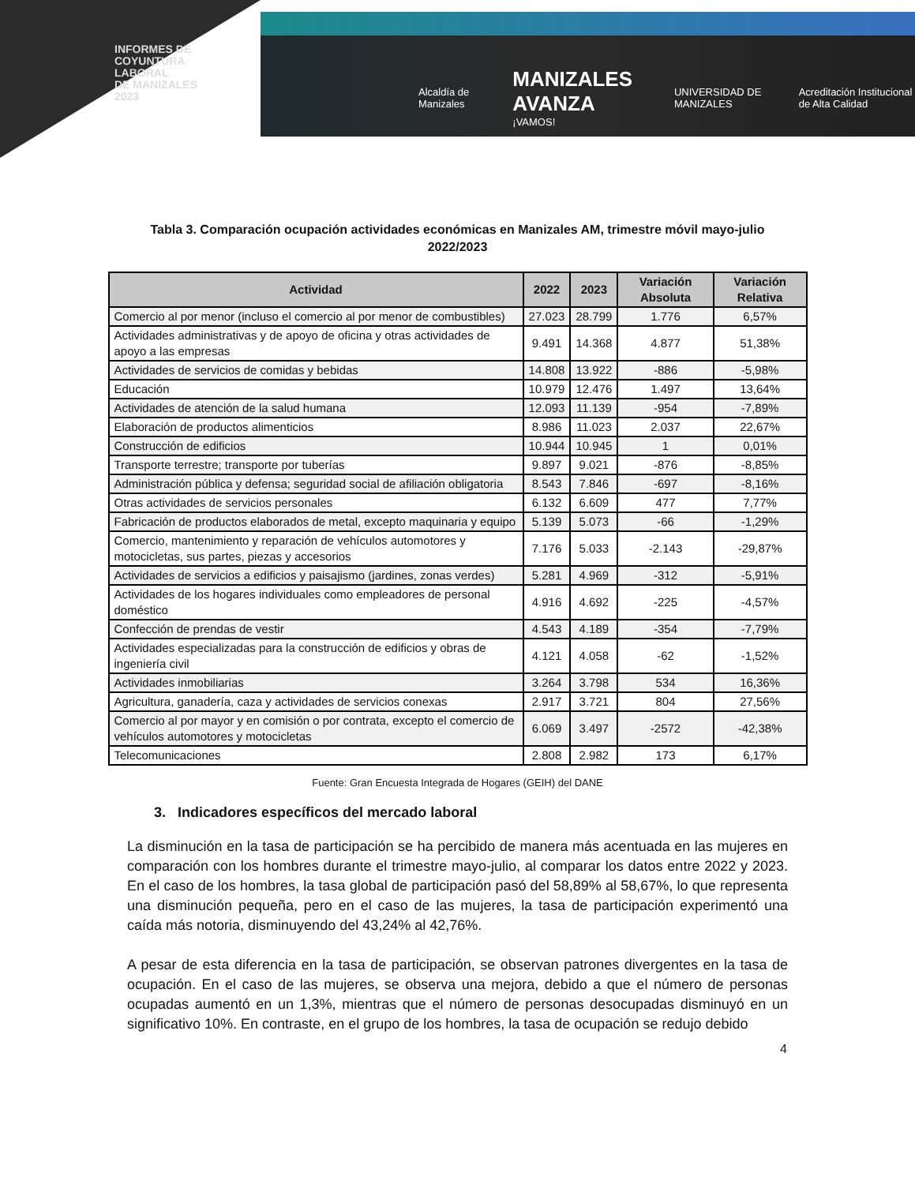INFORMES DE
COYUNTURA
LABORAL
DE MANIZALES
2023
Alcaldía de Manizales MANIZALES AVANZA
¡VAMOS! UNIVERSIDAD DE MANIZALES Acreditación Institucional de Alta Calidad
Tabla 3. Comparación ocupación actividades económicas en Manizales AM, trimestre móvil mayo-julio 2022/2023
| Actividad | 2022 | 2023 | Variación Absoluta | Variación Relativa |
| --- | --- | --- | --- | --- |
| Comercio al por menor (incluso el comercio al por menor de combustibles) | 27.023 | 28.799 | 1.776 | 6,57% |
| Actividades administrativas y de apoyo de oficina y otras actividades de apoyo a las empresas | 9.491 | 14.368 | 4.877 | 51,38% |
| Actividades de servicios de comidas y bebidas | 14.808 | 13.922 | -886 | -5,98% |
| Educación | 10.979 | 12.476 | 1.497 | 13,64% |
| Actividades de atención de la salud humana | 12.093 | 11.139 | -954 | -7,89% |
| Elaboración de productos alimenticios | 8.986 | 11.023 | 2.037 | 22,67% |
| Construcción de edificios | 10.944 | 10.945 | 1 | 0,01% |
| Transporte terrestre; transporte por tuberías | 9.897 | 9.021 | -876 | -8,85% |
| Administración pública y defensa; seguridad social de afiliación obligatoria | 8.543 | 7.846 | -697 | -8,16% |
| Otras actividades de servicios personales | 6.132 | 6.609 | 477 | 7,77% |
| Fabricación de productos elaborados de metal, excepto maquinaria y equipo | 5.139 | 5.073 | -66 | -1,29% |
| Comercio, mantenimiento y reparación de vehículos automotores y motocicletas, sus partes, piezas y accesorios | 7.176 | 5.033 | -2.143 | -29,87% |
| Actividades de servicios a edificios y paisajismo (jardines, zonas verdes) | 5.281 | 4.969 | -312 | -5,91% |
| Actividades de los hogares individuales como empleadores de personal doméstico | 4.916 | 4.692 | -225 | -4,57% |
| Confección de prendas de vestir | 4.543 | 4.189 | -354 | -7,79% |
| Actividades especializadas para la construcción de edificios y obras de ingeniería civil | 4.121 | 4.058 | -62 | -1,52% |
| Actividades inmobiliarias | 3.264 | 3.798 | 534 | 16,36% |
| Agricultura, ganadería, caza y actividades de servicios conexas | 2.917 | 3.721 | 804 | 27,56% |
| Comercio al por mayor y en comisión o por contrata, excepto el comercio de vehículos automotores y motocicletas | 6.069 | 3.497 | -2572 | -42,38% |
| Telecomunicaciones | 2.808 | 2.982 | 173 | 6,17% |
Fuente: Gran Encuesta Integrada de Hogares (GEIH) del DANE
3. Indicadores específicos del mercado laboral
La disminución en la tasa de participación se ha percibido de manera más acentuada en las mujeres en comparación con los hombres durante el trimestre mayo-julio, al comparar los datos entre 2022 y 2023. En el caso de los hombres, la tasa global de participación pasó del 58,89% al 58,67%, lo que representa una disminución pequeña, pero en el caso de las mujeres, la tasa de participación experimentó una caída más notoria, disminuyendo del 43,24% al 42,76%.
A pesar de esta diferencia en la tasa de participación, se observan patrones divergentes en la tasa de ocupación. En el caso de las mujeres, se observa una mejora, debido a que el número de personas ocupadas aumentó en un 1,3%, mientras que el número de personas desocupadas disminuyó en un significativo 10%. En contraste, en el grupo de los hombres, la tasa de ocupación se redujo debido
4